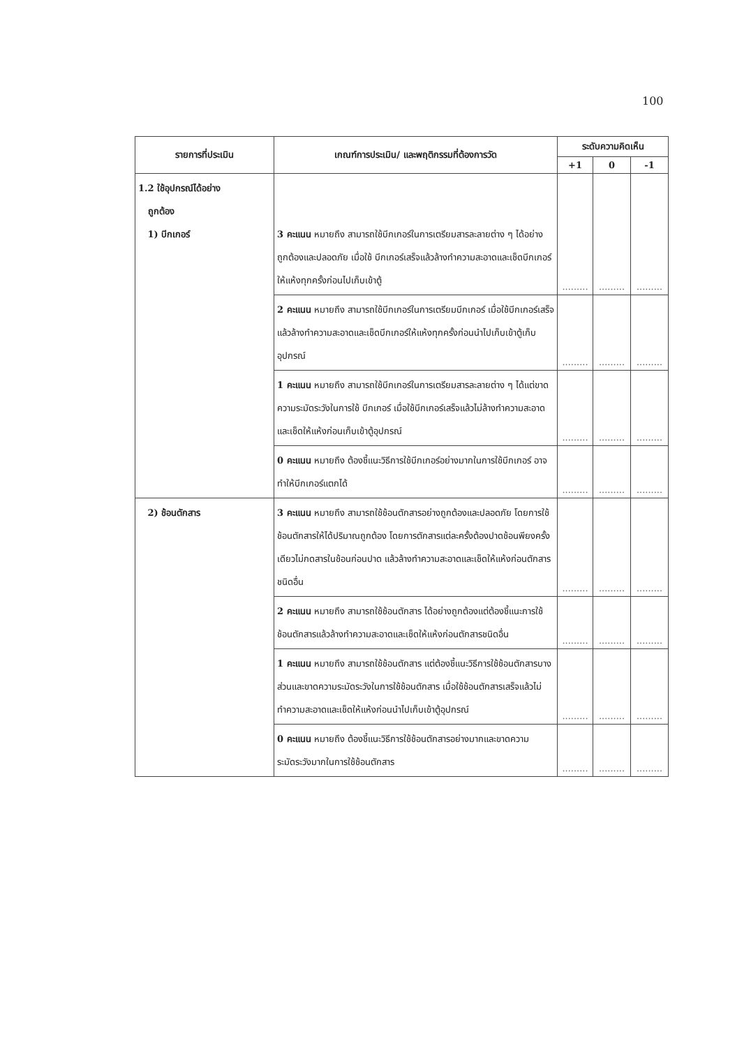100
| รายการที่ประเมิน | เกณฑ์การประเมิน/ และพฤติกรรมที่ต้องการวัด | ระดับความคิดเห็น | | |
| --- | --- | --- | --- | --- |
| | | +1 | 0 | -1 |
| 1.2 ใช้อุปกรณ์ได้อย่าง ถูกต้อง 1) บีกเกอร์ | 3 คะแนน หมายถึง สามารถใช้บีกเกอร์ในการเตรียมสารละลายต่าง ๆ ได้อย่างถูกต้องและปลอดภัย เมื่อใช้ บีกเกอร์เสร็จแล้วล้างทำความสะอาดและเช็ดบีกเกอร์ให้แห้งทุกครั้งก่อนไปเก็บเข้าตู้ | ......... | ......... | ......... |
| | 2 คะแนน หมายถึง สามารถใช้บีกเกอร์ในการเตรียมบีกเกอร์ เมื่อใช้บีกเกอร์เสร็จแล้วล้างทำความสะอาดและเช็ดบีกเกอร์ให้แห้งทุกครั้งก่อนนำไปเก็บเข้าตู้เก็บอุปกรณ์ | ......... | ......... | ......... |
| | 1 คะแนน หมายถึง สามารถใช้บีกเกอร์ในการเตรียมสารละลายต่าง ๆ ได้แต่ขาดความระมัดระวังในการใช้ บีกเกอร์ เมื่อใช้บีกเกอร์เสร็จแล้วไม่ล้างทำความสะอาดและเช็ดให้แห้งก่อนเก็บเข้าตู้อุปกรณ์ | ......... | ......... | ......... |
| | 0 คะแนน หมายถึง ต้องชี้แนะวิธีการใช้บีกเกอร์อย่างมากในการใช้บีกเกอร์ อาจทำให้บีกเกอร์แตกได้ | ......... | ......... | ......... |
| 2) ช้อนตักสาร | 3 คะแนน หมายถึง สามารถใช้ช้อนตักสารอย่างถูกต้องและปลอดภัย โดยการใช้ช้อนตักสารให้ได้ปริมาณถูกต้อง โดยการตักสารแต่ละครั้งต้องปาดช้อนพียงครั้งเดียวไม่กดสารในช้อนก่อนปาด แล้วล้างทำความสะอาดและเช็ดให้แห้งก่อนตักสารชนิดอื่น | ......... | ......... | ......... |
| | 2 คะแนน หมายถึง สามารถใช้ช้อนตักสาร ได้อย่างถูกต้องแต่ต้องชี้แนะการใช้ช้อนตักสารแล้วล้างทำความสะอาดและเช็ดให้แห้งก่อนตักสารชนิดอื่น | ......... | ......... | ......... |
| | 1 คะแนน หมายถึง สามารถใช้ช้อนตักสาร แต่ต้องชี้แนะวิธีการใช้ช้อนตักสารบางส่วนและขาดความระมัดระวังในการใช้ช้อนตักสาร เมื่อใช้ช้อนตักสารเสร็จแล้วไม่ทำความสะอาดและเช็ดให้แห้งก่อนนำไปเก็บเข้าตู้อุปกรณ์ | ......... | ......... | ......... |
| | 0 คะแนน หมายถึง ต้องชี้แนะวิธีการใช้ช้อนตักสารอย่างมากและขาดความระมัดระวังมากในการใช้ช้อนตักสาร | ......... | ......... | ......... |